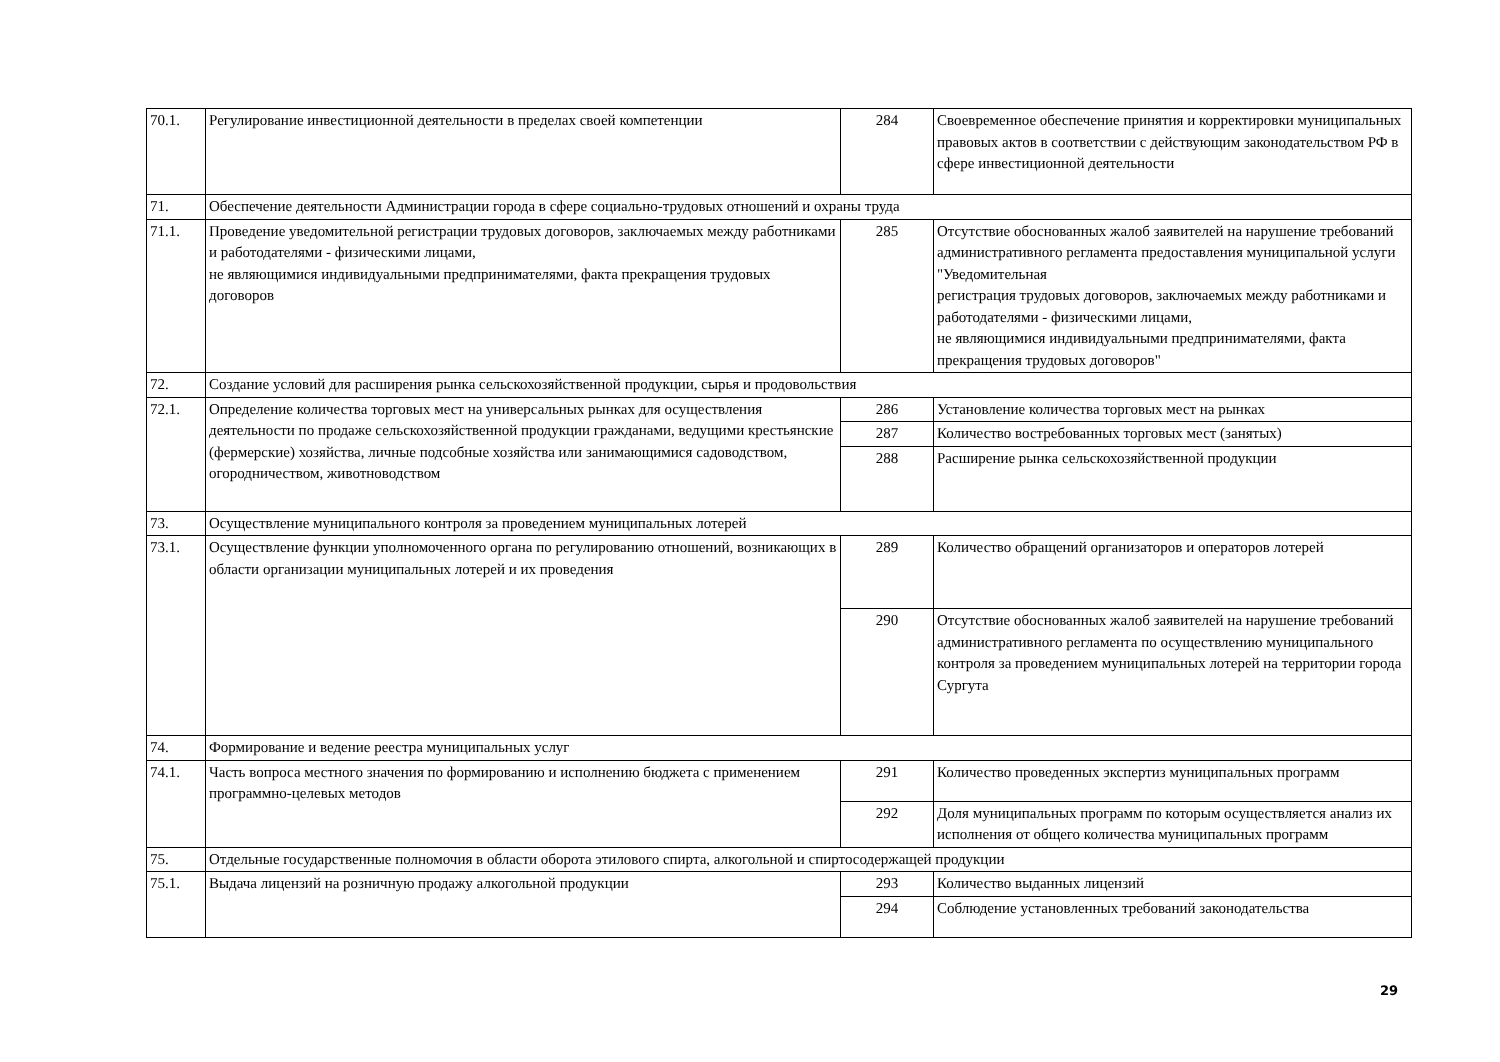| 70.1. | Регулирование инвестиционной деятельности в пределах своей компетенции | 284 | Своевременное обеспечение принятия и корректировки муниципальных правовых актов в соответствии с действующим законодательством РФ в сфере инвестиционной деятельности |
| 71. | Обеспечение деятельности Администрации города в сфере социально-трудовых отношений и охраны труда | | |
| 71.1. | Проведение уведомительной регистрации трудовых договоров, заключаемых между работниками и работодателями - физическими лицами, не являющимися индивидуальными предпринимателями, факта прекращения трудовых договоров | 285 | Отсутствие обоснованных жалоб заявителей на нарушение требований административного регламента предоставления муниципальной услуги "Уведомительная регистрация трудовых договоров, заключаемых между работниками и работодателями - физическими лицами, не являющимися индивидуальными предпринимателями, факта прекращения трудовых договоров" |
| 72. | Создание условий для расширения рынка сельскохозяйственной продукции, сырья и продовольствия | | |
| 72.1. | Определение количества торговых мест на универсальных рынках для осуществления деятельности по продаже сельскохозяйственной продукции гражданами, ведущими крестьянские (фермерские) хозяйства, личные подсобные хозяйства или занимающимися садоводством, огородничеством, животноводством | 286 | Установление количества торговых мест на рынках |
| | | 287 | Количество востребованных торговых мест (занятых) |
| | | 288 | Расширение рынка сельскохозяйственной продукции |
| 73. | Осуществление муниципального контроля за проведением муниципальных лотерей | | |
| 73.1. | Осуществление функции уполномоченного органа по регулированию отношений, возникающих в области организации муниципальных лотерей и их проведения | 289 | Количество обращений организаторов и операторов лотерей |
| | | 290 | Отсутствие обоснованных жалоб заявителей на нарушение требований административного регламента по осуществлению муниципального контроля за проведением муниципальных лотерей на территории города Сургута |
| 74. | Формирование и ведение реестра муниципальных услуг | | |
| 74.1. | Часть вопроса местного значения по формированию и исполнению бюджета с применением программно-целевых методов | 291 | Количество проведенных экспертиз муниципальных программ |
| | | 292 | Доля муниципальных программ по которым осуществляется анализ их исполнения от общего количества муниципальных программ |
| 75. | Отдельные государственные полномочия в области оборота этилового спирта, алкогольной и спиртосодержащей продукции | | |
| 75.1. | Выдача лицензий на розничную продажу алкогольной продукции | 293 | Количество выданных лицензий |
| | | 294 | Соблюдение установленных требований законодательства |
29